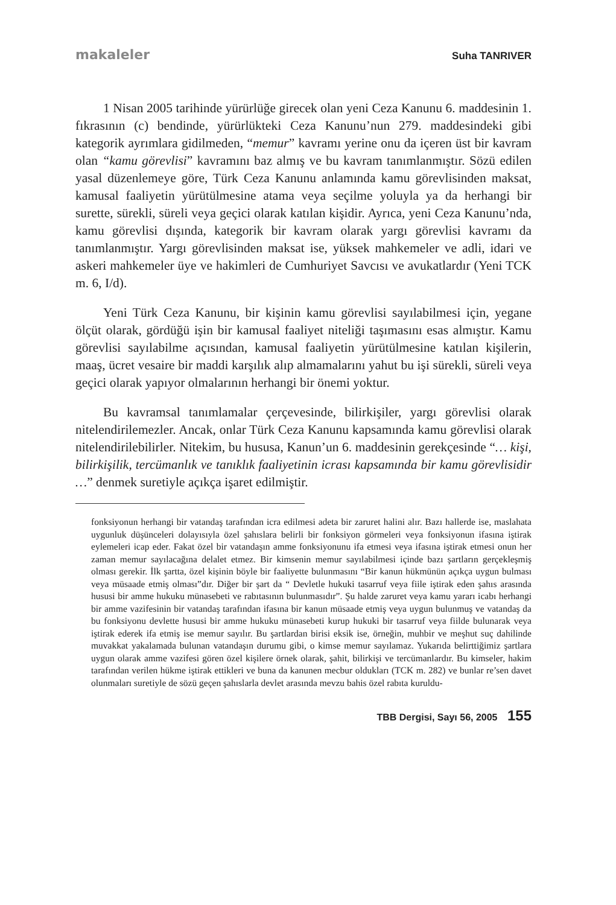makaleler Suha TANRIVER
1 Nisan 2005 tarihinde yürürlüğe girecek olan yeni Ceza Kanunu 6. maddesinin 1. fıkrasının (c) bendinde, yürürlükteki Ceza Kanunu’nun 279. maddesindeki gibi kategorik ayrımlara gidilmeden, “memur” kavramı yerine onu da içeren üst bir kavram olan “kamu görevlisi” kavramını baz almış ve bu kavram tanımlanmıştır. Sözü edilen yasal düzenlemeye göre, Türk Ceza Kanunu anlamında kamu görevlisinden maksat, kamusal faaliyetin yürütülmesine atama veya seçilme yoluyla ya da herhangi bir surette, sürekli, süreli veya geçici olarak katılan kişidir. Ayrıca, yeni Ceza Kanunu’nda, kamu görevlisi dışında, kategorik bir kavram olarak yargı görevlisi kavramı da tanımlanmıştır. Yargı görevlisinden maksat ise, yüksek mahkemeler ve adli, idari ve askeri mahkemeler üye ve hakimleri de Cumhuriyet Savcısı ve avukatlardır (Yeni TCK m. 6, I/d).
Yeni Türk Ceza Kanunu, bir kişinin kamu görevlisi sayılabilmesi için, yegane ölçüt olarak, gördüğü işin bir kamusal faaliyet niteliği taşımasını esas almıştır. Kamu görevlisi sayılabilme açısından, kamusal faaliyetin yürütülmesine katılan kişilerin, maaş, ücret vesaire bir maddi karşılık alıp almamalarını yahut bu işi sürekli, süreli veya geçici olarak yapıyor olmalarının herhangi bir önemi yoktur.
Bu kavramsal tanımlamalar çerçevesinde, bilirkişiler, yargı görevlisi olarak nitelendirilemezler. Ancak, onlar Türk Ceza Kanunu kapsamında kamu görevlisi olarak nitelendirilebilirler. Nitekim, bu hususa, Kanun’un 6. maddesinin gerekçesinde “… kişi, bilirkişilik, tercümanlık ve tanıklık faaliyetinin icrası kapsamında bir kamu görevlisidir …” denmek suretiyle açıkça işaret edilmiştir.
fonksiyonun herhangi bir vatandaş tarafından icra edilmesi adeta bir zaruret halini alır. Bazı hallerde ise, maslahata uygunluk düşünceleri dolayısıyla özel şahıslara belirli bir fonksiyon görmeleri veya fonksiyonun ifasına iştirak eylemeleri icap eder. Fakat özel bir vatandaşın amme fonksiyonunu ifa etmesi veya ifasına iştirak etmesi onun her zaman memur sayılacağına delalet etmez. Bir kimsenin memur sayılabilmesi içinde bazı şartların gerçekleşmiş olması gerekir. İlk şartta, özel kişinin böyle bir faaliyette bulunmasını “Bir kanun hükmünün açıkça uygun bulması veya müsaade etmiş olması”dır. Diğer bir şart da “ Devletle hukuki tasarruf veya fiile iştirak eden şahıs arasında hususi bir amme hukuku münasebeti ve rabıtasının bulunmasıdır”. Şu halde zaruret veya kamu yararı icabı herhangi bir amme vazifesinin bir vatandaş tarafından ifasına bir kanun müsaade etmiş veya uygun bulunmuş ve vatandaş da bu fonksiyonu devlette hususi bir amme hukuku münasebeti kurup hukuki bir tasarruf veya fiilde bulunarak veya iştirak ederek ifa etmiş ise memur sayılır. Bu şartlardan birisi eksik ise, örneğin, muhbir ve meşhut suç dahilinde muvakkat yakalamada bulunan vatandaşın durumu gibi, o kimse memur sayılamaz. Yukarıda belirttiğimiz şartlara uygun olarak amme vazifesi gören özel kişilere örnek olarak, şahit, bilirkişi ve tercümanlardır. Bu kimseler, hakim tarafından verilen hükme iştirak ettikleri ve buna da kanunen mecbur oldukları (TCK m. 282) ve bunlar re’sen davet olunmaları suretiyle de sözü geçen şahıslarla devlet arasında mevzu bahis özel rabıta kuruldu-
TBB Dergisi, Sayı 56, 2005 155